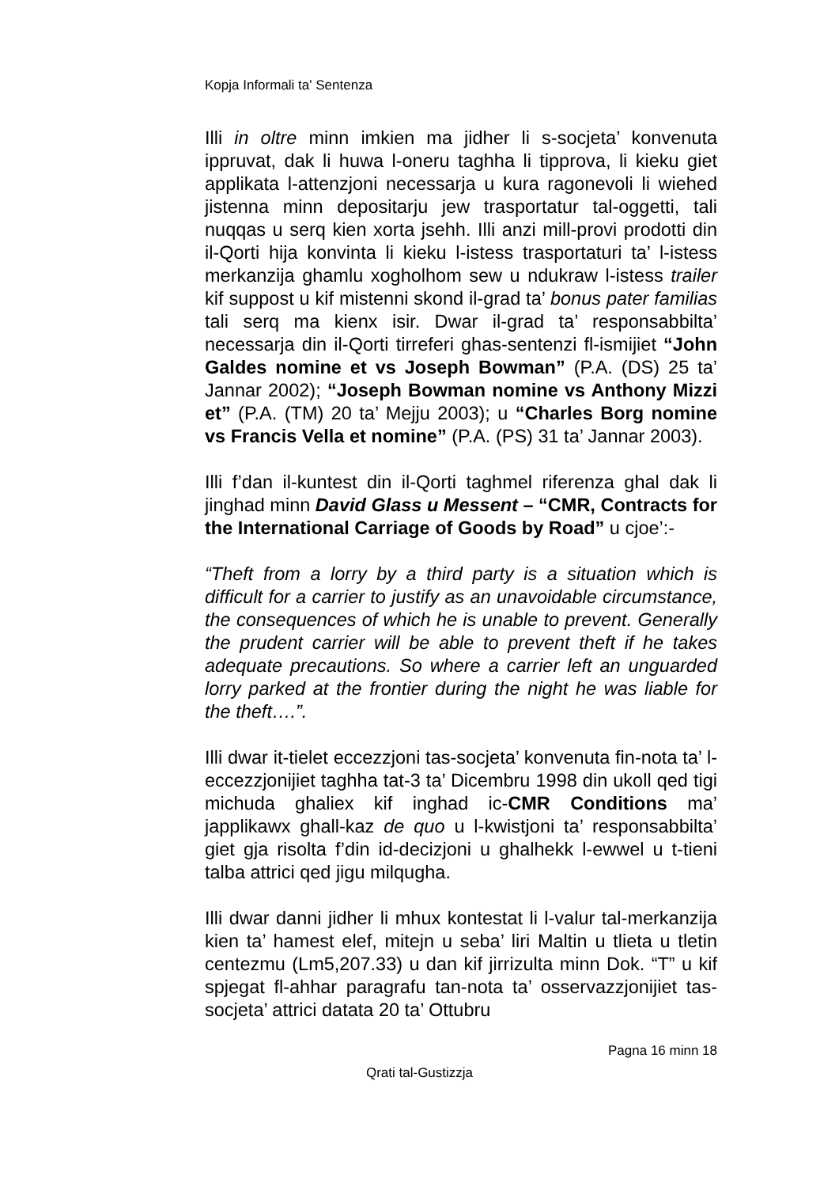Kopja Informali ta' Sentenza
Illi in oltre minn imkien ma jidher li s-socjeta’ konvenuta ippruvat, dak li huwa l-oneru taghha li tipprova, li kieku giet applikata l-attenzjoni necessarja u kura ragonevoli li wiehed jistenna minn depositarju jew trasportatur tal-oggetti, tali nuqqas u serq kien xorta jsehh. Illi anzi mill-provi prodotti din il-Qorti hija konvinta li kieku l-istess trasportaturi ta’ l-istess merkanzija ghamlu xogholhom sew u ndukraw l-istess trailer kif suppost u kif mistenni skond il-grad ta’ bonus pater familias tali serq ma kienx isir. Dwar il-grad ta’ responsabbilta’ necessarja din il-Qorti tirreferi ghas-sentenzi fl-ismijiet “John Galdes nomine et vs Joseph Bowman” (P.A. (DS) 25 ta’ Jannar 2002); “Joseph Bowman nomine vs Anthony Mizzi et” (P.A. (TM) 20 ta’ Mejju 2003); u “Charles Borg nomine vs Francis Vella et nomine” (P.A. (PS) 31 ta’ Jannar 2003).
Illi f’dan il-kuntest din il-Qorti taghmel riferenza ghal dak li jinghad minn David Glass u Messent – “CMR, Contracts for the International Carriage of Goods by Road” u cjoe’:-
“Theft from a lorry by a third party is a situation which is difficult for a carrier to justify as an unavoidable circumstance, the consequences of which he is unable to prevent. Generally the prudent carrier will be able to prevent theft if he takes adequate precautions. So where a carrier left an unguarded lorry parked at the frontier during the night he was liable for the theft….”.
Illi dwar it-tielet eccezzjoni tas-socjeta’ konvenuta fin-nota ta’ l-eccezzjonijiet taghha tat-3 ta’ Dicembru 1998 din ukoll qed tigi michuda ghaliex kif inghad ic-CMR Conditions ma’ japplikawx ghall-kaz de quo u l-kwistjoni ta’ responsabbilta’ giet gja risolta f’din id-decizjoni u ghalhekk l-ewwel u t-tieni talba attrici qed jigu milqugha.
Illi dwar danni jidher li mhux kontestat li l-valur tal-merkanzija kien ta’ hamest elef, mitejn u seba’ liri Maltin u tlieta u tletin centezmu (Lm5,207.33) u dan kif jirrizulta minn Dok. “T” u kif spjegat fl-ahhar paragrafu tan-nota ta’ osservazzjonijiet tas-socjeta’ attrici datata 20 ta’ Ottubru
Pagna 16 minn 18
Qrati tal-Gustizzja